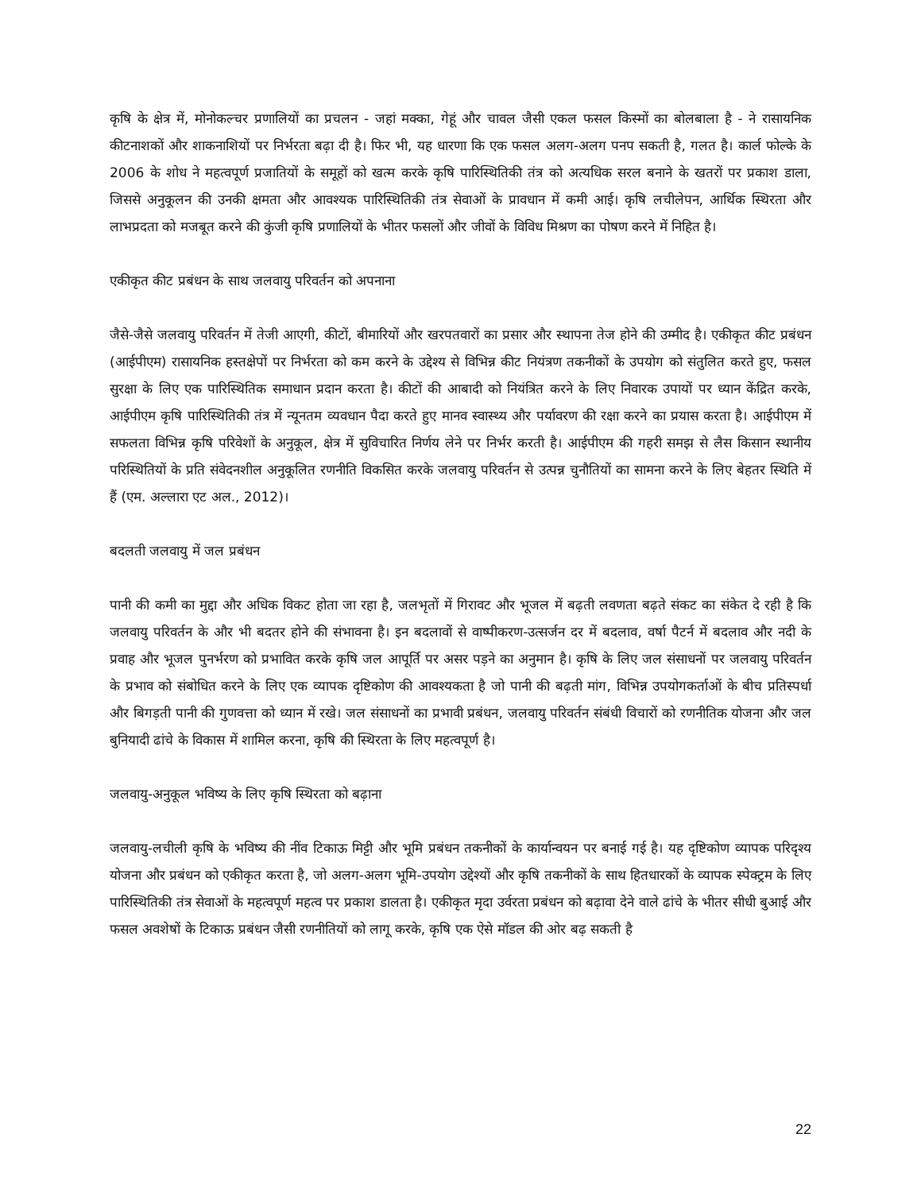कृषि के क्षेत्र में, मोनोकल्चर प्रणालियों का प्रचलन - जहां मक्का, गेहूं और चावल जैसी एकल फसल किस्मों का बोलबाला है - ने रासायनिक कीटनाशकों और शाकनाशियों पर निर्भरता बढ़ा दी है। फिर भी, यह धारणा कि एक फसल अलग-अलग पनप सकती है, गलत है। कार्ल फोल्के के 2006 के शोध ने महत्वपूर्ण प्रजातियों के समूहों को खत्म करके कृषि पारिस्थितिकी तंत्र को अत्यधिक सरल बनाने के खतरों पर प्रकाश डाला, जिससे अनुकूलन की उनकी क्षमता और आवश्यक पारिस्थितिकी तंत्र सेवाओं के प्रावधान में कमी आई। कृषि लचीलेपन, आर्थिक स्थिरता और लाभप्रदता को मजबूत करने की कुंजी कृषि प्रणालियों के भीतर फसलों और जीवों के विविध मिश्रण का पोषण करने में निहित है।
एकीकृत कीट प्रबंधन के साथ जलवायु परिवर्तन को अपनाना
जैसे-जैसे जलवायु परिवर्तन में तेजी आएगी, कीटों, बीमारियों और खरपतवारों का प्रसार और स्थापना तेज होने की उम्मीद है। एकीकृत कीट प्रबंधन (आईपीएम) रासायनिक हस्तक्षेपों पर निर्भरता को कम करने के उद्देश्य से विभिन्न कीट नियंत्रण तकनीकों के उपयोग को संतुलित करते हुए, फसल सुरक्षा के लिए एक पारिस्थितिक समाधान प्रदान करता है। कीटों की आबादी को नियंत्रित करने के लिए निवारक उपायों पर ध्यान केंद्रित करके, आईपीएम कृषि पारिस्थितिकी तंत्र में न्यूनतम व्यवधान पैदा करते हुए मानव स्वास्थ्य और पर्यावरण की रक्षा करने का प्रयास करता है। आईपीएम में सफलता विभिन्न कृषि परिवेशों के अनुकूल, क्षेत्र में सुविचारित निर्णय लेने पर निर्भर करती है। आईपीएम की गहरी समझ से लैस किसान स्थानीय परिस्थितियों के प्रति संवेदनशील अनुकूलित रणनीति विकसित करके जलवायु परिवर्तन से उत्पन्न चुनौतियों का सामना करने के लिए बेहतर स्थिति में हैं (एम. अल्लारा एट अल., 2012)।
बदलती जलवायु में जल प्रबंधन
पानी की कमी का मुद्दा और अधिक विकट होता जा रहा है, जलभृतों में गिरावट और भूजल में बढ़ती लवणता बढ़ते संकट का संकेत दे रही है कि जलवायु परिवर्तन के और भी बदतर होने की संभावना है। इन बदलावों से वाष्पीकरण-उत्सर्जन दर में बदलाव, वर्षा पैटर्न में बदलाव और नदी के प्रवाह और भूजल पुनर्भरण को प्रभावित करके कृषि जल आपूर्ति पर असर पड़ने का अनुमान है। कृषि के लिए जल संसाधनों पर जलवायु परिवर्तन के प्रभाव को संबोधित करने के लिए एक व्यापक दृष्टिकोण की आवश्यकता है जो पानी की बढ़ती मांग, विभिन्न उपयोगकर्ताओं के बीच प्रतिस्पर्धा और बिगड़ती पानी की गुणवत्ता को ध्यान में रखे। जल संसाधनों का प्रभावी प्रबंधन, जलवायु परिवर्तन संबंधी विचारों को रणनीतिक योजना और जल बुनियादी ढांचे के विकास में शामिल करना, कृषि की स्थिरता के लिए महत्वपूर्ण है।
जलवायु-अनुकूल भविष्य के लिए कृषि स्थिरता को बढ़ाना
जलवायु-लचीली कृषि के भविष्य की नींव टिकाऊ मिट्टी और भूमि प्रबंधन तकनीकों के कार्यान्वयन पर बनाई गई है। यह दृष्टिकोण व्यापक परिदृश्य योजना और प्रबंधन को एकीकृत करता है, जो अलग-अलग भूमि-उपयोग उद्देश्यों और कृषि तकनीकों के साथ हितधारकों के व्यापक स्पेक्ट्रम के लिए पारिस्थितिकी तंत्र सेवाओं के महत्वपूर्ण महत्व पर प्रकाश डालता है। एकीकृत मृदा उर्वरता प्रबंधन को बढ़ावा देने वाले ढांचे के भीतर सीधी बुआई और फसल अवशेषों के टिकाऊ प्रबंधन जैसी रणनीतियों को लागू करके, कृषि एक ऐसे मॉडल की ओर बढ़ सकती है
22